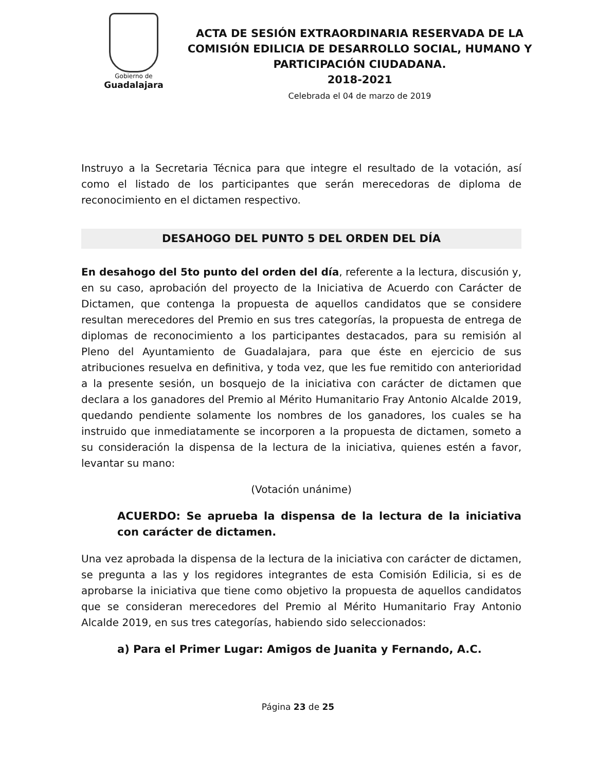Gobierno de
Guadalajara
ACTA DE SESIÓN EXTRAORDINARIA RESERVADA DE LA COMISIÓN EDILICIA DE DESARROLLO SOCIAL, HUMANO Y PARTICIPACIÓN CIUDADANA.
2018-2021
Celebrada el 04 de marzo de 2019
Instruyo a la Secretaria Técnica para que integre el resultado de la votación, así como el listado de los participantes que serán merecedoras de diploma de reconocimiento en el dictamen respectivo.
DESAHOGO DEL PUNTO 5 DEL ORDEN DEL DÍA
En desahogo del 5to punto del orden del día, referente a la lectura, discusión y, en su caso, aprobación del proyecto de la Iniciativa de Acuerdo con Carácter de Dictamen, que contenga la propuesta de aquellos candidatos que se considere resultan merecedores del Premio en sus tres categorías, la propuesta de entrega de diplomas de reconocimiento a los participantes destacados, para su remisión al Pleno del Ayuntamiento de Guadalajara, para que éste en ejercicio de sus atribuciones resuelva en definitiva, y toda vez, que les fue remitido con anterioridad a la presente sesión, un bosquejo de la iniciativa con carácter de dictamen que declara a los ganadores del Premio al Mérito Humanitario Fray Antonio Alcalde 2019, quedando pendiente solamente los nombres de los ganadores, los cuales se ha instruido que inmediatamente se incorporen a la propuesta de dictamen, someto a su consideración la dispensa de la lectura de la iniciativa, quienes estén a favor, levantar su mano:
(Votación unánime)
ACUERDO: Se aprueba la dispensa de la lectura de la iniciativa con carácter de dictamen.
Una vez aprobada la dispensa de la lectura de la iniciativa con carácter de dictamen, se pregunta a las y los regidores integrantes de esta Comisión Edilicia, si es de aprobarse la iniciativa que tiene como objetivo la propuesta de aquellos candidatos que se consideran merecedores del Premio al Mérito Humanitario Fray Antonio Alcalde 2019, en sus tres categorías, habiendo sido seleccionados:
a) Para el Primer Lugar: Amigos de Juanita y Fernando, A.C.
Página 23 de 25